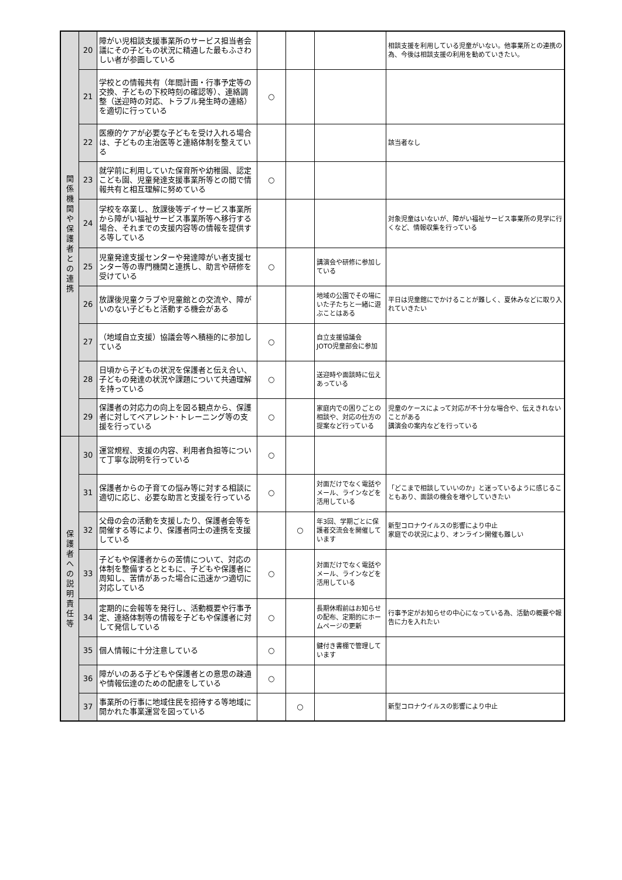| 関 係 機 関 や 保 護 者 と の 連 携 | 20 | 障がい児相談支援事業所のサービス担当者会議にその子どもの状況に精通した最もふさわしい者が参画している | | | | 相談支援を利用している児童がいない。他事業所との連携の為、今後は相談支援の利用を勧めていきたい。 |
| | 21 | 学校との情報共有（年間計画・行事予定等の交換、子どもの下校時刻の確認等）、連絡調整（送迎時の対応、トラブル発生時の連絡）を適切に行っている | ○ | | | |
| | 22 | 医療的ケアが必要な子どもを受け入れる場合は、子どもの主治医等と連絡体制を整えている | | | | 該当者なし |
| | 23 | 就学前に利用していた保育所や幼稚園、認定こども園、児童発達支援事業所等との間で情報共有と相互理解に努めている | ○ | | | |
| | 24 | 学校を卒業し、放課後等デイサービス事業所から障がい福祉サービス事業所等へ移行する場合、それまでの支援内容等の情報を提供する等している | | | | 対象児童はいないが、障がい福祉サービス事業所の見学に行くなど、情報収集を行っている |
| | 25 | 児童発達支援センターや発達障がい者支援センター等の専門機関と連携し、助言や研修を受けている | ○ | | 講演会や研修に参加している | |
| | 26 | 放課後児童クラブや児童館との交流や、障がいのない子どもと活動する機会がある | | | 地域の公園でその場にいた子たちと一緒に遊ぶことはある | 平日は児童館にでかけることが難しく、夏休みなどに取り入れていきたい |
| | 27 | （地域自立支援）協議会等へ積極的に参加している | ○ | | 自立支援協議会 JOTO児童部会に参加 | |
| | 28 | 日頃から子どもの状況を保護者と伝え合い、子どもの発達の状況や課題について共通理解を持っている | ○ | | 送迎時や面談時に伝えあっている | |
| | 29 | 保護者の対応力の向上を図る観点から、保護者に対してペアレント･トレーニング等の支援を行っている | ○ | | 家庭内での困りごとの相談や、対応の仕方の提案など行っている | 児童のケースによって対応が不十分な場合や、伝えきれないことがある 講演会の案内などを行っている |
| 保 護 者 へ の 説 明 責 任 等 | 30 | 運営規程、支援の内容、利用者負担等について丁寧な説明を行っている | ○ | | | |
| | 31 | 保護者からの子育ての悩み等に対する相談に適切に応じ、必要な助言と支援を行っている | ○ | | 対面だけでなく電話やメール、ラインなどを活用している | 「どこまで相談していいのか」と迷っているように感じることもあり、面談の機会を増やしていきたい |
| | 32 | 父母の会の活動を支援したり、保護者会等を開催する等により、保護者同士の連携を支援している | | ○ | 年3回、学期ごとに保護者交流会を開催しています | 新型コロナウイルスの影響により中止 家庭での状況により、オンライン開催も難しい |
| | 33 | 子どもや保護者からの苦情について、対応の体制を整備するとともに、子どもや保護者に周知し、苦情があった場合に迅速かつ適切に対応している | ○ | | 対面だけでなく電話やメール、ラインなどを活用している | |
| | 34 | 定期的に会報等を発行し、活動概要や行事予定、連絡体制等の情報を子どもや保護者に対して発信している | ○ | | 長期休暇前はお知らせの配布、定期的にホームページの更新 | 行事予定がお知らせの中心になっている為、活動の概要や報告に力を入れたい |
| | 35 | 個人情報に十分注意している | ○ | | 鍵付き書棚で管理しています | |
| | 36 | 障がいのある子どもや保護者との意思の疎通や情報伝達のための配慮をしている | ○ | | | |
| | 37 | 事業所の行事に地域住民を招待する等地域に開かれた事業運営を図っている | | ○ | | 新型コロナウイルスの影響により中止 |